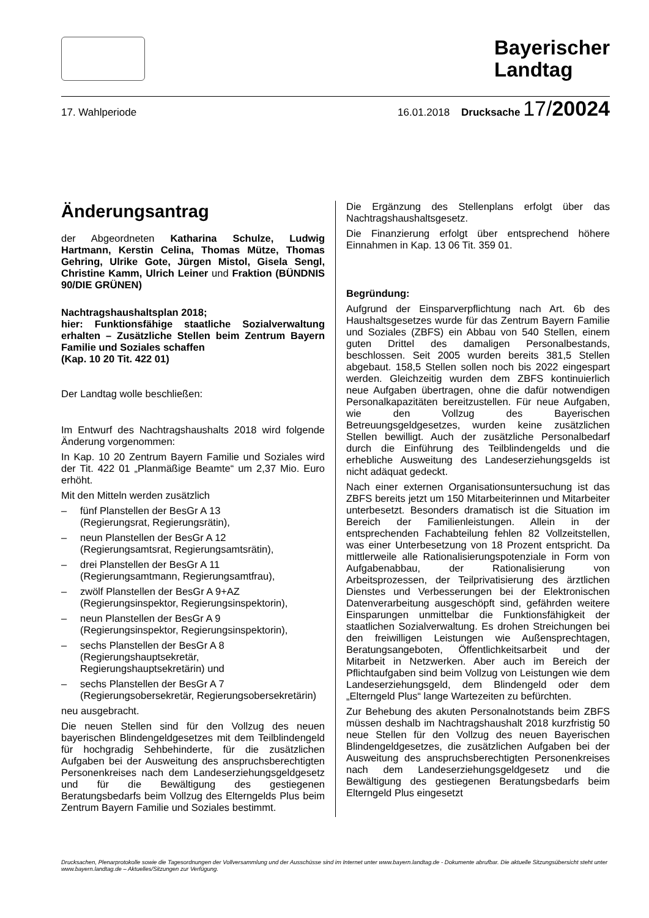Bayerischer
Landtag
17. Wahlperiode 16.01.2018 Drucksache 17/20024
Änderungsantrag
der Abgeordneten Katharina Schulze, Ludwig Hartmann, Kerstin Celina, Thomas Mütze, Thomas Gehring, Ulrike Gote, Jürgen Mistol, Gisela Sengl, Christine Kamm, Ulrich Leiner und Fraktion (BÜNDNIS 90/DIE GRÜNEN)
Nachtragshaushaltsplan 2018;
hier: Funktionsfähige staatliche Sozialverwaltung erhalten – Zusätzliche Stellen beim Zentrum Bayern Familie und Soziales schaffen
(Kap. 10 20 Tit. 422 01)
Der Landtag wolle beschließen:
Im Entwurf des Nachtragshaushalts 2018 wird folgende Änderung vorgenommen:
In Kap. 10 20 Zentrum Bayern Familie und Soziales wird der Tit. 422 01 „Planmäßige Beamte“ um 2,37 Mio. Euro erhöht.
Mit den Mitteln werden zusätzlich
– fünf Planstellen der BesGr A 13
(Regierungsrat, Regierungsrätin),
– neun Planstellen der BesGr A 12
(Regierungsamtsrat, Regierungsamtsrätin),
– drei Planstellen der BesGr A 11
(Regierungsamtmann, Regierungsamtfrau),
– zwölf Planstellen der BesGr A 9+AZ
(Regierungsinspektor, Regierungsinspektorin),
– neun Planstellen der BesGr A 9
(Regierungsinspektor, Regierungsinspektorin),
– sechs Planstellen der BesGr A 8
(Regierungshauptsekretär, Regierungshauptsekretärin) und
– sechs Planstellen der BesGr A 7
(Regierungsobersekretär, Regierungsobersekretärin)
neu ausgebracht.
Die neuen Stellen sind für den Vollzug des neuen bayerischen Blindengeldgesetzes mit dem Teilblindengeld für hochgradig Sehbehinderte, für die zusätzlichen Aufgaben bei der Ausweitung des anspruchsberechtigten Personenkreises nach dem Landeserziehungsgeldgesetz und für die Bewältigung des gestiegenen Beratungsbedarfs beim Vollzug des Elterngelds Plus beim Zentrum Bayern Familie und Soziales bestimmt.
Die Ergänzung des Stellenplans erfolgt über das Nachtragshaushaltsgesetz.
Die Finanzierung erfolgt über entsprechend höhere Einnahmen in Kap. 13 06 Tit. 359 01.
Begründung:
Aufgrund der Einsparverpflichtung nach Art. 6b des Haushaltsgesetzes wurde für das Zentrum Bayern Familie und Soziales (ZBFS) ein Abbau von 540 Stellen, einem guten Drittel des damaligen Personalbestands, beschlossen. Seit 2005 wurden bereits 381,5 Stellen abgebaut. 158,5 Stellen sollen noch bis 2022 eingespart werden. Gleichzeitig wurden dem ZBFS kontinuierlich neue Aufgaben übertragen, ohne die dafür notwendigen Personalkapazitäten bereitzustellen. Für neue Aufgaben, wie den Vollzug des Bayerischen Betreuungsgeldgesetzes, wurden keine zusätzlichen Stellen bewilligt. Auch der zusätzliche Personalbedarf durch die Einführung des Teilblindengelds und die erhebliche Ausweitung des Landeserziehungsgelds ist nicht adäquat gedeckt.
Nach einer externen Organisationsuntersuchung ist das ZBFS bereits jetzt um 150 Mitarbeiterinnen und Mitarbeiter unterbesetzt. Besonders dramatisch ist die Situation im Bereich der Familienleistungen. Allein in der entsprechenden Fachabteilung fehlen 82 Vollzeitstellen, was einer Unterbesetzung von 18 Prozent entspricht. Da mittlerweile alle Rationalisierungspotenziale in Form von Aufgabenabbau, der Rationalisierung von Arbeitsprozessen, der Teilprivatisierung des ärztlichen Dienstes und Verbesserungen bei der Elektronischen Datenverarbeitung ausgeschöpft sind, gefährden weitere Einsparungen unmittelbar die Funktionsfähigkeit der staatlichen Sozialverwaltung. Es drohen Streichungen bei den freiwilligen Leistungen wie Außensprechtagen, Beratungsangeboten, Öffentlichkeitsarbeit und der Mitarbeit in Netzwerken. Aber auch im Bereich der Pflichtaufgaben sind beim Vollzug von Leistungen wie dem Landeserziehungsgeld, dem Blindengeld oder dem „Elterngeld Plus“ lange Wartezeiten zu befürchten.
Zur Behebung des akuten Personalnotstands beim ZBFS müssen deshalb im Nachtragshaushalt 2018 kurzfristig 50 neue Stellen für den Vollzug des neuen Bayerischen Blindengeldgesetzes, die zusätzlichen Aufgaben bei der Ausweitung des anspruchsberechtigten Personenkreises nach dem Landeserziehungsgeldgesetz und die Bewältigung des gestiegenen Beratungsbedarfs beim Elterngeld Plus eingesetzt
Drucksachen, Plenarprotokolle sowie die Tagesordnungen der Vollversammlung und der Ausschüsse sind im Internet unter www.bayern.landtag.de - Dokumente abrufbar. Die aktuelle Sitzungsübersicht steht unter www.bayern.landtag.de – Aktuelles/Sitzungen zur Verfügung.